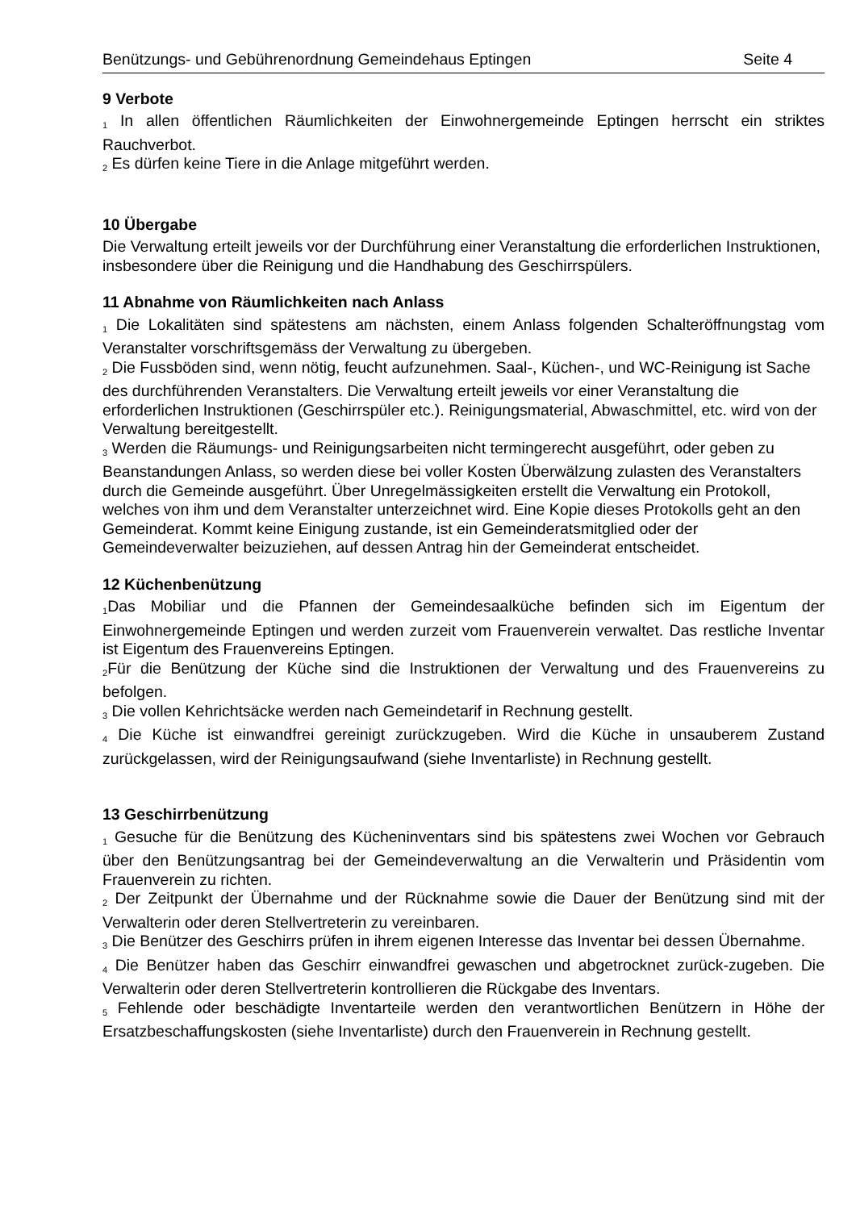Benützungs- und Gebührenordnung Gemeindehaus Eptingen Seite 4
9 Verbote
<sub>1</sub> In allen öffentlichen Räumlichkeiten der Einwohnergemeinde Eptingen herrscht ein striktes Rauchverbot.
<sub>2</sub> Es dürfen keine Tiere in die Anlage mitgeführt werden.
10 Übergabe
Die Verwaltung erteilt jeweils vor der Durchführung einer Veranstaltung die erforderlichen Instruktionen, insbesondere über die Reinigung und die Handhabung des Geschirrspülers.
11 Abnahme von Räumlichkeiten nach Anlass
<sub>1</sub> Die Lokalitäten sind spätestens am nächsten, einem Anlass folgenden Schalteröffnungstag vom Veranstalter vorschriftsgemäss der Verwaltung zu übergeben.
<sub>2</sub> Die Fussböden sind, wenn nötig, feucht aufzunehmen. Saal-, Küchen-, und WC-Reinigung ist Sache des durchführenden Veranstalters. Die Verwaltung erteilt jeweils vor einer Veranstaltung die erforderlichen Instruktionen (Geschirrspüler etc.). Reinigungsmaterial, Abwaschmittel, etc. wird von der Verwaltung bereitgestellt.
<sub>3</sub> Werden die Räumungs- und Reinigungsarbeiten nicht termingerecht ausgeführt, oder geben zu Beanstandungen Anlass, so werden diese bei voller Kosten Überwälzung zulasten des Veranstalters durch die Gemeinde ausgeführt. Über Unregelmässigkeiten erstellt die Verwaltung ein Protokoll, welches von ihm und dem Veranstalter unterzeichnet wird. Eine Kopie dieses Protokolls geht an den Gemeinderat. Kommt keine Einigung zustande, ist ein Gemeinderatsmitglied oder der Gemeindeverwalter beizuziehen, auf dessen Antrag hin der Gemeinderat entscheidet.
12 Küchenbenützung
<sub>1</sub>Das Mobiliar und die Pfannen der Gemeindesaalküche befinden sich im Eigentum der Einwohnergemeinde Eptingen und werden zurzeit vom Frauenverein verwaltet. Das restliche Inventar ist Eigentum des Frauenvereins Eptingen.
<sub>2</sub>Für die Benützung der Küche sind die Instruktionen der Verwaltung und des Frauenvereins zu befolgen.
<sub>3</sub> Die vollen Kehrichtsäcke werden nach Gemeindetarif in Rechnung gestellt.
<sub>4</sub> Die Küche ist einwandfrei gereinigt zurückzugeben. Wird die Küche in unsauberem Zustand zurückgelassen, wird der Reinigungsaufwand (siehe Inventarliste) in Rechnung gestellt.
13 Geschirrbenützung
<sub>1</sub> Gesuche für die Benützung des Kücheninventars sind bis spätestens zwei Wochen vor Gebrauch über den Benützungsantrag bei der Gemeindeverwaltung an die Verwalterin und Präsidentin vom Frauenverein zu richten.
<sub>2</sub> Der Zeitpunkt der Übernahme und der Rücknahme sowie die Dauer der Benützung sind mit der Verwalterin oder deren Stellvertreterin zu vereinbaren.
<sub>3</sub> Die Benützer des Geschirrs prüfen in ihrem eigenen Interesse das Inventar bei dessen Übernahme.
<sub>4</sub> Die Benützer haben das Geschirr einwandfrei gewaschen und abgetrocknet zurück-zugeben. Die Verwalterin oder deren Stellvertreterin kontrollieren die Rückgabe des Inventars.
<sub>5</sub> Fehlende oder beschädigte Inventarteile werden den verantwortlichen Benützern in Höhe der Ersatzbeschaffungskosten (siehe Inventarliste) durch den Frauenverein in Rechnung gestellt.